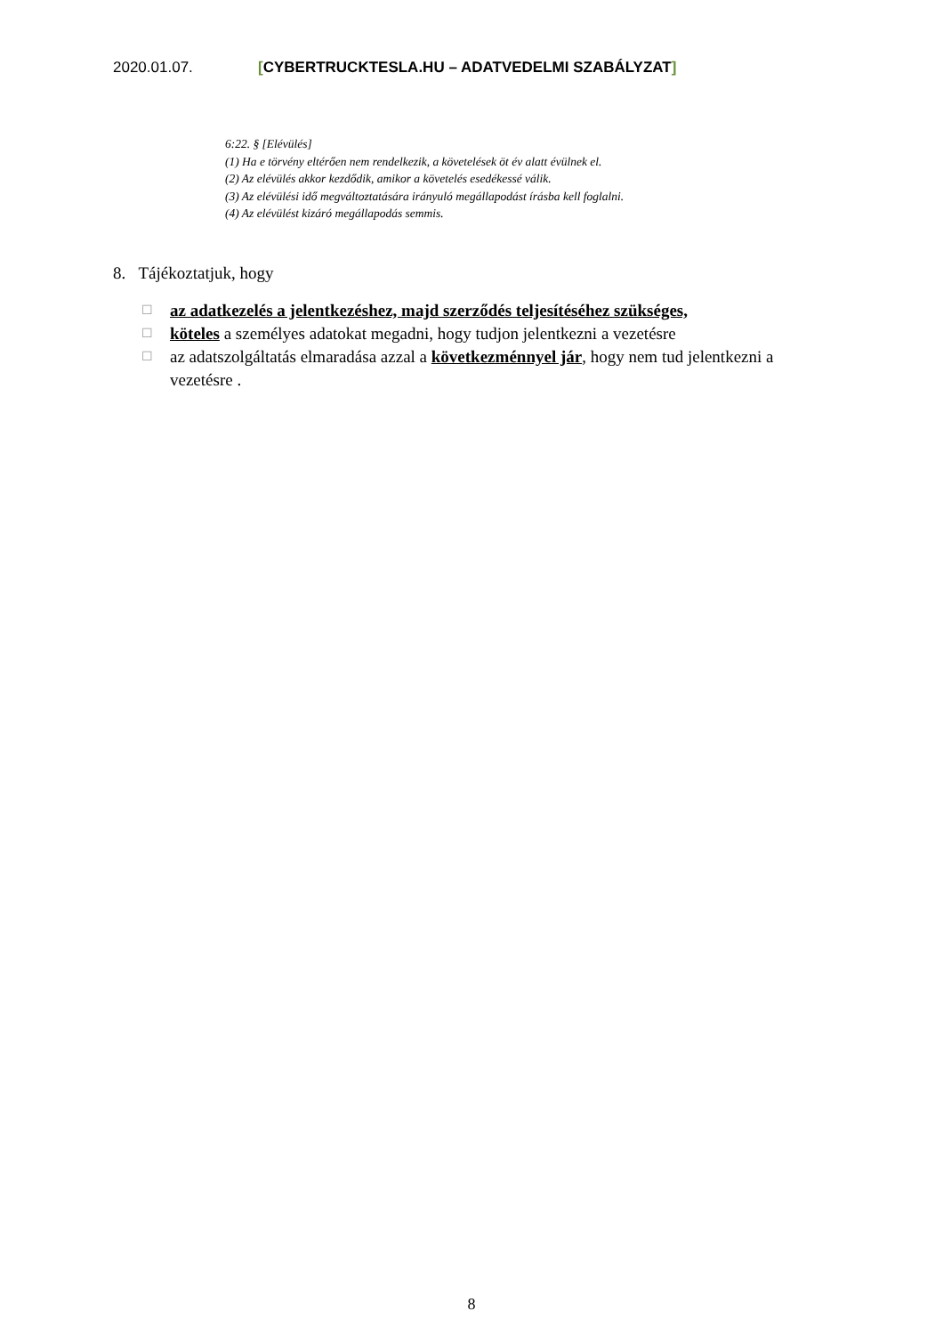2020.01.07. [CYBERTRUCKTESLA.HU – ADATVEDELMI SZABÁLYZAT]
6:22. § [Elévülés]
(1) Ha e törvény eltérően nem rendelkezik, a követelések öt év alatt évülnek el.
(2) Az elévülés akkor kezdődik, amikor a követelés esedékessé válik.
(3) Az elévülési idő megváltoztatására irányuló megállapodást írásba kell foglalni.
(4) Az elévülést kizáró megállapodás semmis.
8. Tájékoztatjuk, hogy
☐ az adatkezelés a jelentkezéshez, majd szerződés teljesítéséhez szükséges,
☐ köteles a személyes adatokat megadni, hogy tudjon jelentkezni a vezetésre
☐ az adatszolgáltatás elmaradása azzal a következménnyel jár, hogy nem tud jelentkezni a vezetésre .
8